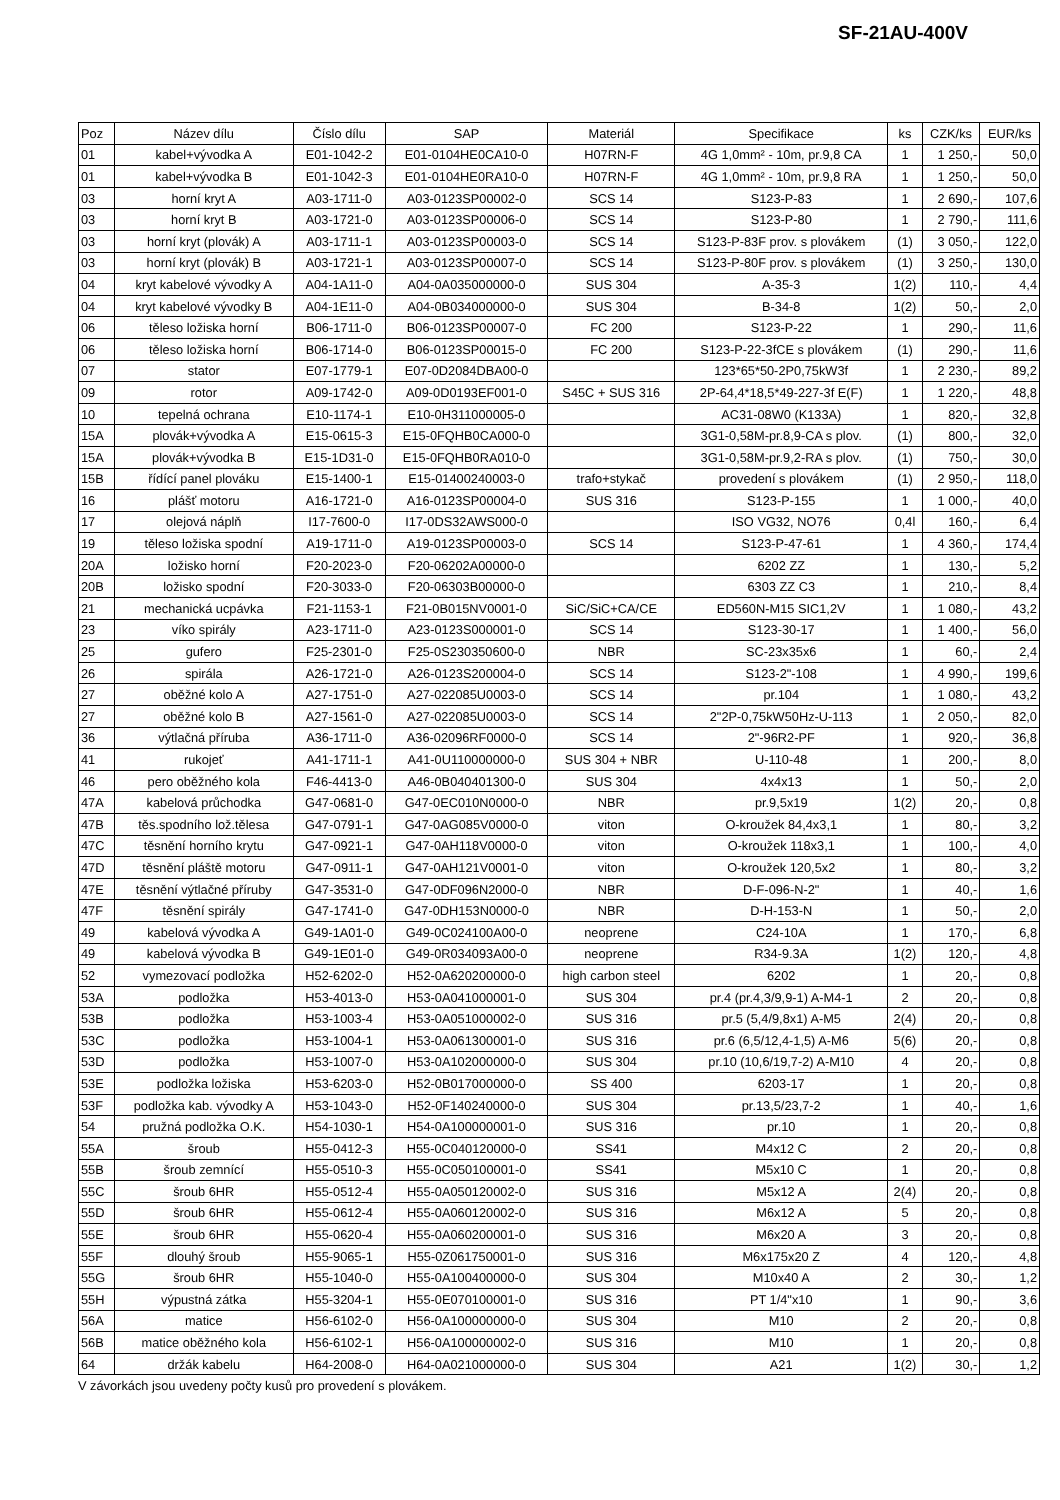SF-21AU-400V
| Poz | Název dílu | Číslo dílu | SAP | Materiál | Specifikace | ks | CZK/ks | EUR/ks |
| --- | --- | --- | --- | --- | --- | --- | --- | --- |
| 01 | kabel+vývodka A | E01-1042-2 | E01-0104HE0CA10-0 | H07RN-F | 4G 1,0mm² - 10m, pr.9,8 CA | 1 | 1 250,- | 50,0 |
| 01 | kabel+vývodka B | E01-1042-3 | E01-0104HE0RA10-0 | H07RN-F | 4G 1,0mm² - 10m, pr.9,8 RA | 1 | 1 250,- | 50,0 |
| 03 | horní kryt A | A03-1711-0 | A03-0123SP00002-0 | SCS 14 | S123-P-83 | 1 | 2 690,- | 107,6 |
| 03 | horní kryt B | A03-1721-0 | A03-0123SP00006-0 | SCS 14 | S123-P-80 | 1 | 2 790,- | 111,6 |
| 03 | horní kryt (plovák) A | A03-1711-1 | A03-0123SP00003-0 | SCS 14 | S123-P-83F prov. s plovákem | (1) | 3 050,- | 122,0 |
| 03 | horní kryt (plovák) B | A03-1721-1 | A03-0123SP00007-0 | SCS 14 | S123-P-80F prov. s plovákem | (1) | 3 250,- | 130,0 |
| 04 | kryt kabelové vývodky A | A04-1A11-0 | A04-0A035000000-0 | SUS 304 | A-35-3 | 1(2) | 110,- | 4,4 |
| 04 | kryt kabelové vývodky B | A04-1E11-0 | A04-0B034000000-0 | SUS 304 | B-34-8 | 1(2) | 50,- | 2,0 |
| 06 | těleso ložiska horní | B06-1711-0 | B06-0123SP00007-0 | FC 200 | S123-P-22 | 1 | 290,- | 11,6 |
| 06 | těleso ložiska horní | B06-1714-0 | B06-0123SP00015-0 | FC 200 | S123-P-22-3fCE s plovákem | (1) | 290,- | 11,6 |
| 07 | stator | E07-1779-1 | E07-0D2084DBA00-0 | | 123*65*50-2P0,75kW3f | 1 | 2 230,- | 89,2 |
| 09 | rotor | A09-1742-0 | A09-0D0193EF001-0 | S45C + SUS 316 | 2P-64,4*18,5*49-227-3f E(F) | 1 | 1 220,- | 48,8 |
| 10 | tepelná ochrana | E10-1174-1 | E10-0H311000005-0 | | AC31-08W0 (K133A) | 1 | 820,- | 32,8 |
| 15A | plovák+vývodka A | E15-0615-3 | E15-0FQHB0CA000-0 | | 3G1-0,58M-pr.8,9-CA s plov. | (1) | 800,- | 32,0 |
| 15A | plovák+vývodka B | E15-1D31-0 | E15-0FQHB0RA010-0 | | 3G1-0,58M-pr.9,2-RA s plov. | (1) | 750,- | 30,0 |
| 15B | řídící panel plováku | E15-1400-1 | E15-01400240003-0 | trafo+stykač | provedení s plovákem | (1) | 2 950,- | 118,0 |
| 16 | plášť motoru | A16-1721-0 | A16-0123SP00004-0 | SUS 316 | S123-P-155 | 1 | 1 000,- | 40,0 |
| 17 | olejová náplň | I17-7600-0 | I17-0DS32AWS000-0 | | ISO VG32, NO76 | 0,4l | 160,- | 6,4 |
| 19 | těleso ložiska spodní | A19-1711-0 | A19-0123SP00003-0 | SCS 14 | S123-P-47-61 | 1 | 4 360,- | 174,4 |
| 20A | ložisko horní | F20-2023-0 | F20-06202A00000-0 | | 6202 ZZ | 1 | 130,- | 5,2 |
| 20B | ložisko spodní | F20-3033-0 | F20-06303B00000-0 | | 6303 ZZ C3 | 1 | 210,- | 8,4 |
| 21 | mechanická ucpávka | F21-1153-1 | F21-0B015NV0001-0 | SiC/SiC+CA/CE | ED560N-M15 SIC1,2V | 1 | 1 080,- | 43,2 |
| 23 | víko spirály | A23-1711-0 | A23-0123S000001-0 | SCS 14 | S123-30-17 | 1 | 1 400,- | 56,0 |
| 25 | gufero | F25-2301-0 | F25-0S230350600-0 | NBR | SC-23x35x6 | 1 | 60,- | 2,4 |
| 26 | spirála | A26-1721-0 | A26-0123S200004-0 | SCS 14 | S123-2"-108 | 1 | 4 990,- | 199,6 |
| 27 | oběžné kolo A | A27-1751-0 | A27-022085U0003-0 | SCS 14 | pr.104 | 1 | 1 080,- | 43,2 |
| 27 | oběžné kolo B | A27-1561-0 | A27-022085U0003-0 | SCS 14 | 2"2P-0,75kW50Hz-U-113 | 1 | 2 050,- | 82,0 |
| 36 | výtlačná příruba | A36-1711-0 | A36-02096RF0000-0 | SCS 14 | 2"-96R2-PF | 1 | 920,- | 36,8 |
| 41 | rukojeť | A41-1711-1 | A41-0U110000000-0 | SUS 304 + NBR | U-110-48 | 1 | 200,- | 8,0 |
| 46 | pero oběžného kola | F46-4413-0 | A46-0B040401300-0 | SUS 304 | 4x4x13 | 1 | 50,- | 2,0 |
| 47A | kabelová průchodka | G47-0681-0 | G47-0EC010N0000-0 | NBR | pr.9,5x19 | 1(2) | 20,- | 0,8 |
| 47B | těs.spodního lož.tělesa | G47-0791-1 | G47-0AG085V0000-0 | viton | O-kroužek 84,4x3,1 | 1 | 80,- | 3,2 |
| 47C | těsnění horního krytu | G47-0921-1 | G47-0AH118V0000-0 | viton | O-kroužek 118x3,1 | 1 | 100,- | 4,0 |
| 47D | těsnění pláště motoru | G47-0911-1 | G47-0AH121V0001-0 | viton | O-kroužek 120,5x2 | 1 | 80,- | 3,2 |
| 47E | těsnění výtlačné příruby | G47-3531-0 | G47-0DF096N2000-0 | NBR | D-F-096-N-2" | 1 | 40,- | 1,6 |
| 47F | těsnění spirály | G47-1741-0 | G47-0DH153N0000-0 | NBR | D-H-153-N | 1 | 50,- | 2,0 |
| 49 | kabelová vývodka A | G49-1A01-0 | G49-0C024100A00-0 | neoprene | C24-10A | 1 | 170,- | 6,8 |
| 49 | kabelová vývodka B | G49-1E01-0 | G49-0R034093A00-0 | neoprene | R34-9.3A | 1(2) | 120,- | 4,8 |
| 52 | vymezovací podložka | H52-6202-0 | H52-0A620200000-0 | high carbon steel | 6202 | 1 | 20,- | 0,8 |
| 53A | podložka | H53-4013-0 | H53-0A041000001-0 | SUS 304 | pr.4 (pr.4,3/9,9-1) A-M4-1 | 2 | 20,- | 0,8 |
| 53B | podložka | H53-1003-4 | H53-0A051000002-0 | SUS 316 | pr.5 (5,4/9,8x1) A-M5 | 2(4) | 20,- | 0,8 |
| 53C | podložka | H53-1004-1 | H53-0A061300001-0 | SUS 316 | pr.6 (6,5/12,4-1,5) A-M6 | 5(6) | 20,- | 0,8 |
| 53D | podložka | H53-1007-0 | H53-0A102000000-0 | SUS 304 | pr.10 (10,6/19,7-2) A-M10 | 4 | 20,- | 0,8 |
| 53E | podložka ložiska | H53-6203-0 | H52-0B017000000-0 | SS 400 | 6203-17 | 1 | 20,- | 0,8 |
| 53F | podložka kab. vývodky A | H53-1043-0 | H52-0F140240000-0 | SUS 304 | pr.13,5/23,7-2 | 1 | 40,- | 1,6 |
| 54 | pružná podložka O.K. | H54-1030-1 | H54-0A100000001-0 | SUS 316 | pr.10 | 1 | 20,- | 0,8 |
| 55A | šroub | H55-0412-3 | H55-0C040120000-0 | SS41 | M4x12 C | 2 | 20,- | 0,8 |
| 55B | šroub zemnící | H55-0510-3 | H55-0C050100001-0 | SS41 | M5x10 C | 1 | 20,- | 0,8 |
| 55C | šroub 6HR | H55-0512-4 | H55-0A050120002-0 | SUS 316 | M5x12 A | 2(4) | 20,- | 0,8 |
| 55D | šroub 6HR | H55-0612-4 | H55-0A060120002-0 | SUS 316 | M6x12 A | 5 | 20,- | 0,8 |
| 55E | šroub 6HR | H55-0620-4 | H55-0A060200001-0 | SUS 316 | M6x20 A | 3 | 20,- | 0,8 |
| 55F | dlouhý šroub | H55-9065-1 | H55-0Z061750001-0 | SUS 316 | M6x175x20 Z | 4 | 120,- | 4,8 |
| 55G | šroub 6HR | H55-1040-0 | H55-0A100400000-0 | SUS 304 | M10x40 A | 2 | 30,- | 1,2 |
| 55H | výpustná zátka | H55-3204-1 | H55-0E070100001-0 | SUS 316 | PT 1/4"x10 | 1 | 90,- | 3,6 |
| 56A | matice | H56-6102-0 | H56-0A100000000-0 | SUS 304 | M10 | 2 | 20,- | 0,8 |
| 56B | matice oběžného kola | H56-6102-1 | H56-0A100000002-0 | SUS 316 | M10 | 1 | 20,- | 0,8 |
| 64 | držák kabelu | H64-2008-0 | H64-0A021000000-0 | SUS 304 | A21 | 1(2) | 30,- | 1,2 |
V závorkách jsou uvedeny počty kusů pro provedení s plovákem.